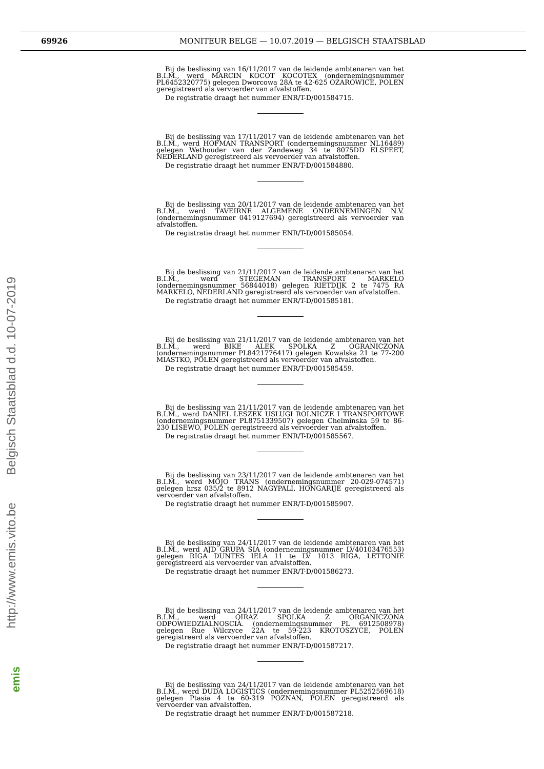69926 MONITEUR BELGE — 10.07.2019 — BELGISCH STAATSBLAD
http://www.emis.vito.be Belgisch Staatsblad d.d. 10-07-2019
emis
Bij de beslissing van 16/11/2017 van de leidende ambtenaren van het B.I.M., werd MARCIN KOCOT KOCOTEX (ondernemingsnummer PL6452320775) gelegen Dworcowa 28A te 42-625 OZAROWICE, POLEN geregistreerd als vervoerder van afvalstoffen.
De registratie draagt het nummer ENR/T-D/001584715.
Bij de beslissing van 17/11/2017 van de leidende ambtenaren van het B.I.M., werd HOFMAN TRANSPORT (ondernemingsnummer NL16489) gelegen Wethouder van der Zandeweg 34 te 8075DD ELSPEET, NEDERLAND geregistreerd als vervoerder van afvalstoffen.
De registratie draagt het nummer ENR/T-D/001584880.
Bij de beslissing van 20/11/2017 van de leidende ambtenaren van het B.I.M., werd TAVEIRNE ALGEMENE ONDERNEMINGEN N.V. (ondernemingsnummer 0419127694) geregistreerd als vervoerder van afvalstoffen.
De registratie draagt het nummer ENR/T-D/001585054.
Bij de beslissing van 21/11/2017 van de leidende ambtenaren van het B.I.M., werd STEGEMAN TRANSPORT MARKELO (ondernemingsnummer 56844018) gelegen RIETDIJK 2 te 7475 RA MARKELO, NEDERLAND geregistreerd als vervoerder van afvalstoffen.
De registratie draagt het nummer ENR/T-D/001585181.
Bij de beslissing van 21/11/2017 van de leidende ambtenaren van het B.I.M., werd BIKE ALEK SPOLKA Z OGRANICZONA (ondernemingsnummer PL8421776417) gelegen Kowalska 21 te 77-200 MIASTKO, POLEN geregistreerd als vervoerder van afvalstoffen.
De registratie draagt het nummer ENR/T-D/001585459.
Bij de beslissing van 21/11/2017 van de leidende ambtenaren van het B.I.M., werd DANIEL LESZEK USLUGI ROLNICZE I TRANSPORTOWE (ondernemingsnummer PL8751339507) gelegen Chelminska 59 te 86-230 LISEWO, POLEN geregistreerd als vervoerder van afvalstoffen.
De registratie draagt het nummer ENR/T-D/001585567.
Bij de beslissing van 23/11/2017 van de leidende ambtenaren van het B.I.M., werd MOJO TRANS (ondernemingsnummer 20-029-074571) gelegen hrsz 035/2 te 8912 NAGYPALI, HONGARIJE geregistreerd als vervoerder van afvalstoffen.
De registratie draagt het nummer ENR/T-D/001585907.
Bij de beslissing van 24/11/2017 van de leidende ambtenaren van het B.I.M., werd AJD GRUPA SIA (ondernemingsnummer LV40103476553) gelegen RIGA DUNTES IELA 11 te LV 1013 RIGA, LETTONIE geregistreerd als vervoerder van afvalstoffen.
De registratie draagt het nummer ENR/T-D/001586273.
Bij de beslissing van 24/11/2017 van de leidende ambtenaren van het B.I.M., werd QIRAZ SPOLKA Z ORGANICZONA ODPOWIEDZIALNOSCIA. (ondernemingsnummer PL 6912508978) gelegen Rue Wilczyce 22A te 59-223 KROTOSZYCE, POLEN geregistreerd als vervoerder van afvalstoffen.
De registratie draagt het nummer ENR/T-D/001587217.
Bij de beslissing van 24/11/2017 van de leidende ambtenaren van het B.I.M., werd DUDA LOGISTICS (ondernemingsnummer PL5252569618) gelegen Ptasia 4 te 60-319 POZNAN, POLEN geregistreerd als vervoerder van afvalstoffen.
De registratie draagt het nummer ENR/T-D/001587218.